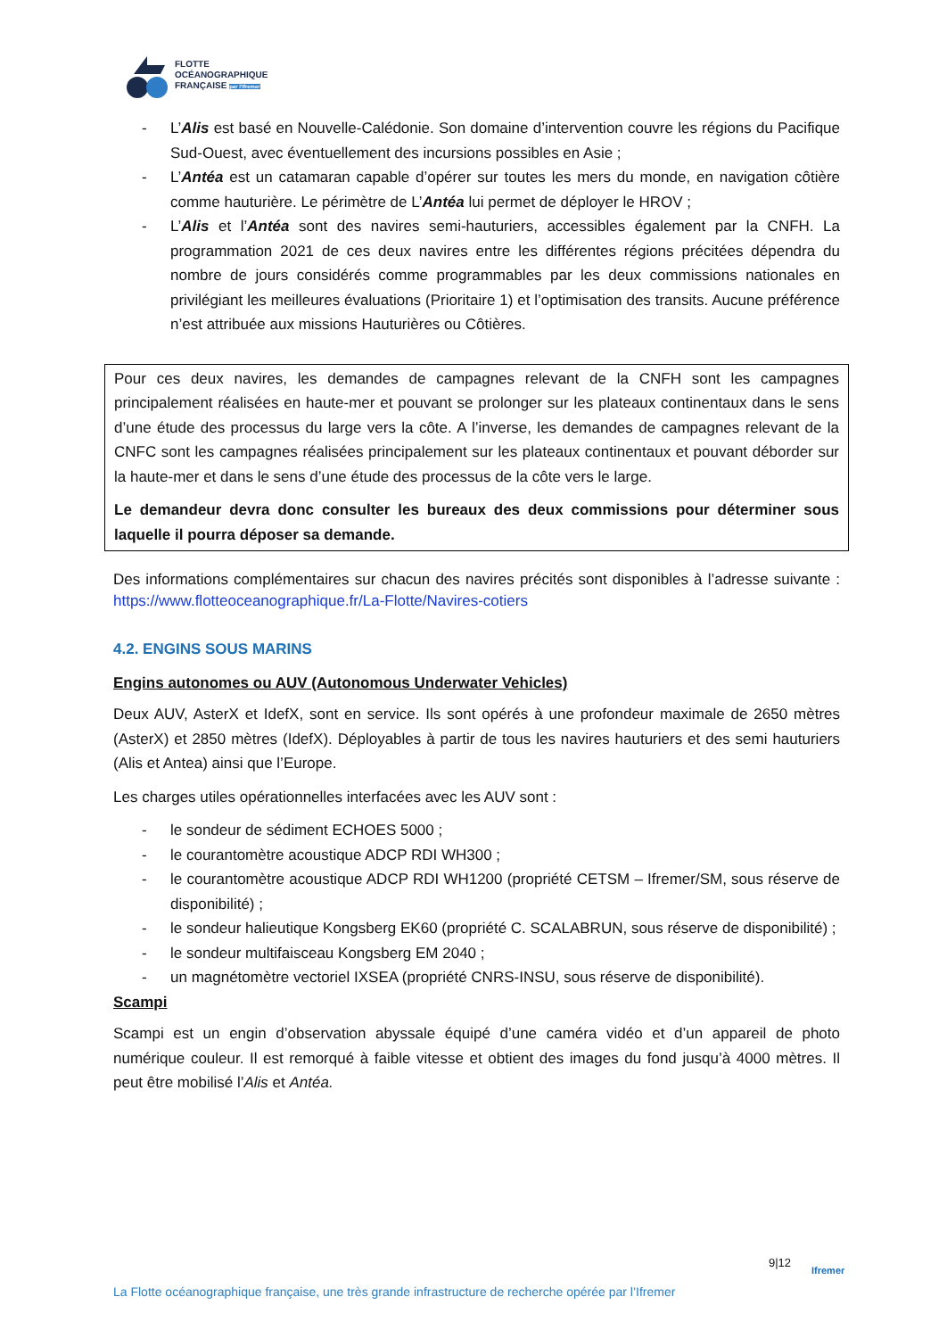FLOTTE
OCÉANOGRAPHIQUE
FRANÇAISE par l'Ifremer
- L’Alis est basé en Nouvelle-Calédonie. Son domaine d’intervention couvre les régions du Pacifique Sud-Ouest, avec éventuellement des incursions possibles en Asie ;
- L’Antéa est un catamaran capable d’opérer sur toutes les mers du monde, en navigation côtière comme hauturière. Le périmètre de L’Antéa lui permet de déployer le HROV ;
- L’Alis et l’Antéa sont des navires semi-hauturiers, accessibles également par la CNFH. La programmation 2021 de ces deux navires entre les différentes régions précitées dépendra du nombre de jours considérés comme programmables par les deux commissions nationales en privilégiant les meilleures évaluations (Prioritaire 1) et l’optimisation des transits. Aucune préférence n’est attribuée aux missions Hauturières ou Côtières.
Pour ces deux navires, les demandes de campagnes relevant de la CNFH sont les campagnes principalement réalisées en haute-mer et pouvant se prolonger sur les plateaux continentaux dans le sens d’une étude des processus du large vers la côte. A l’inverse, les demandes de campagnes relevant de la CNFC sont les campagnes réalisées principalement sur les plateaux continentaux et pouvant déborder sur la haute-mer et dans le sens d’une étude des processus de la côte vers le large.
Le demandeur devra donc consulter les bureaux des deux commissions pour déterminer sous laquelle il pourra déposer sa demande.
Des informations complémentaires sur chacun des navires précités sont disponibles à l’adresse suivante : https://www.flotteoceanographique.fr/La-Flotte/Navires-cotiers
4.2. ENGINS SOUS MARINS
Engins autonomes ou AUV (Autonomous Underwater Vehicles)
Deux AUV, AsterX et IdefX, sont en service. Ils sont opérés à une profondeur maximale de 2650 mètres (AsterX) et 2850 mètres (IdefX). Déployables à partir de tous les navires hauturiers et des semi hauturiers (Alis et Antea) ainsi que l’Europe.
Les charges utiles opérationnelles interfacées avec les AUV sont :
- le sondeur de sédiment ECHOES 5000 ;
- le courantomètre acoustique ADCP RDI WH300 ;
- le courantomètre acoustique ADCP RDI WH1200 (propriété CETSM – Ifremer/SM, sous réserve de disponibilité) ;
- le sondeur halieutique Kongsberg EK60 (propriété C. SCALABRUN, sous réserve de disponibilité) ;
- le sondeur multifaisceau Kongsberg EM 2040 ;
- un magnétomètre vectoriel IXSEA (propriété CNRS-INSU, sous réserve de disponibilité).
Scampi
Scampi est un engin d’observation abyssale équipé d’une caméra vidéo et d’un appareil de photo numérique couleur. Il est remorqué à faible vitesse et obtient des images du fond jusqu’à 4000 mètres. Il peut être mobilisé l’Alis et Antéa.
9|12
Ifremer
La Flotte océanographique française, une très grande infrastructure de recherche opérée par l’Ifremer